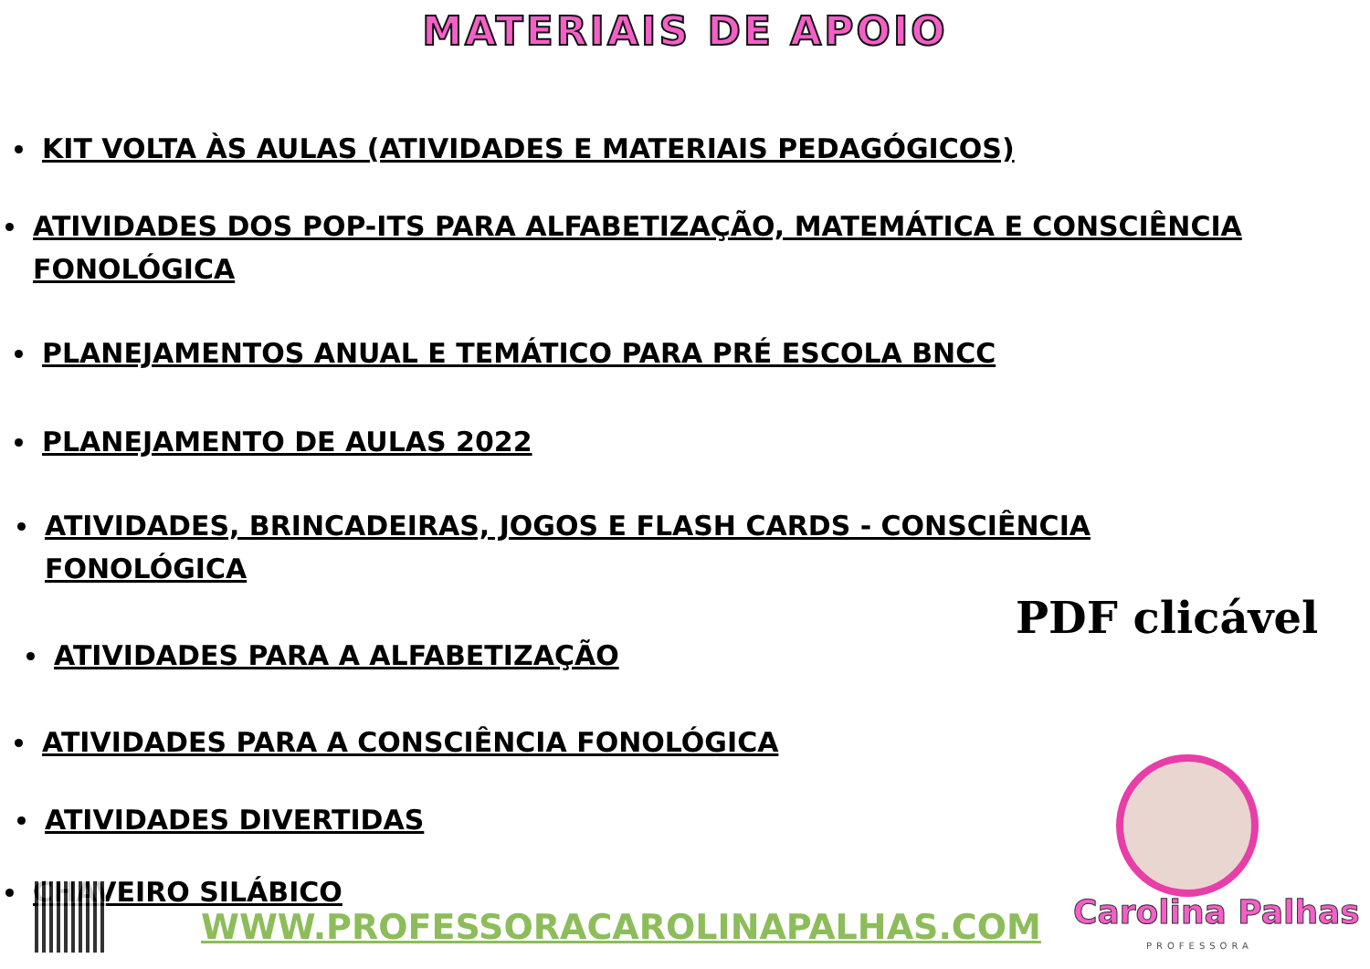MATERIAIS DE APOIO
KIT VOLTA ÀS AULAS (ATIVIDADES E MATERIAIS PEDAGÓGICOS)
ATIVIDADES DOS POP-ITS PARA ALFABETIZAÇÃO, MATEMÁTICA E CONSCIÊNCIA FONOLÓGICA
PLANEJAMENTOS ANUAL E TEMÁTICO PARA PRÉ ESCOLA BNCC
PLANEJAMENTO DE AULAS 2022
ATIVIDADES, BRINCADEIRAS, JOGOS E FLASH CARDS - CONSCIÊNCIA FONOLÓGICA
ATIVIDADES PARA A ALFABETIZAÇÃO
ATIVIDADES PARA A CONSCIÊNCIA FONOLÓGICA
ATIVIDADES DIVERTIDAS
CHAVEIRO SILÁBICO
PDF clicável
WWW.PROFESSORACAROLINAPALHAS.COM
Carolina Palhas
PROFESSORA